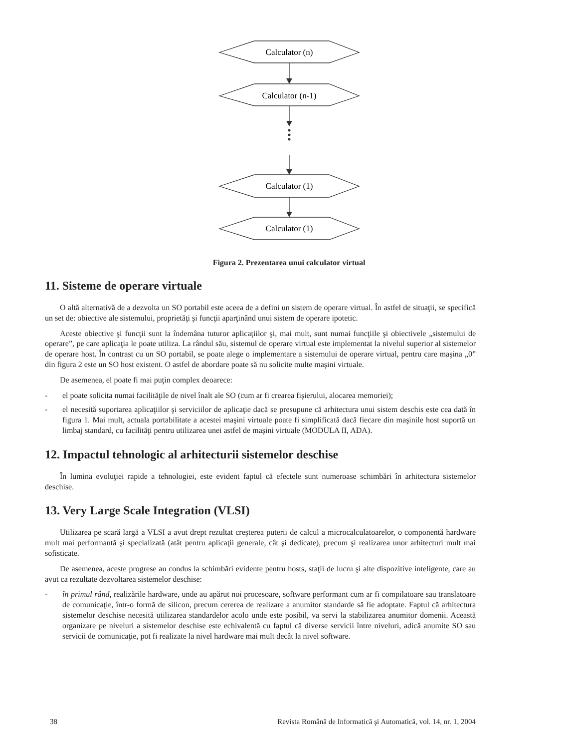Calculator (n)
Calculator (n-1)
Calculator (1)
Calculator (1)
Figura 2. Prezentarea unui calculator virtual
11. Sisteme de operare virtuale
O altă alternativă de a dezvolta un SO portabil este aceea de a defini un sistem de operare virtual. În astfel de situaţii, se specifică un set de: obiective ale sistemului, proprietăţi şi funcţii aparţinând unui sistem de operare ipotetic.
Aceste obiective şi funcţii sunt la îndemâna tuturor aplicaţiilor şi, mai mult, sunt numai funcţiile şi obiectivele „sistemului de operare”, pe care aplicaţia le poate utiliza. La rândul său, sistemul de operare virtual este implementat la nivelul superior al sistemelor de operare host. În contrast cu un SO portabil, se poate alege o implementare a sistemului de operare virtual, pentru care maşina „0” din figura 2 este un SO host existent. O astfel de abordare poate să nu solicite multe maşini virtuale.
De asemenea, el poate fi mai puţin complex deoarece:
- el poate solicita numai facilităţile de nivel înalt ale SO (cum ar fi crearea fişierului, alocarea memoriei);
- el necesită suportarea aplicaţiilor şi serviciilor de aplicaţie dacă se presupune că arhitectura unui sistem deschis este cea dată în figura 1. Mai mult, actuala portabilitate a acestei maşini virtuale poate fi simplificată dacă fiecare din maşinile host suportă un limbaj standard, cu facilităţi pentru utilizarea unei astfel de maşini virtuale (MODULA II, ADA).
12. Impactul tehnologic al arhitecturii sistemelor deschise
În lumina evoluţiei rapide a tehnologiei, este evident faptul că efectele sunt numeroase schimbări în arhitectura sistemelor deschise.
13. Very Large Scale Integration (VLSI)
Utilizarea pe scară largă a VLSI a avut drept rezultat creşterea puterii de calcul a microcalculatoarelor, o componentă hardware mult mai performantă şi specializată (atât pentru aplicaţii generale, cât şi dedicate), precum şi realizarea unor arhitecturi mult mai sofisticate.
De asemenea, aceste progrese au condus la schimbări evidente pentru hosts, staţii de lucru şi alte dispozitive inteligente, care au avut ca rezultate dezvoltarea sistemelor deschise:
- în primul rând, realizările hardware, unde au apărut noi procesoare, software performant cum ar fi compilatoare sau translatoare de comunicaţie, într-o formă de silicon, precum cererea de realizare a anumitor standarde să fie adoptate. Faptul că arhitectura sistemelor deschise necesită utilizarea standardelor acolo unde este posibil, va servi la stabilizarea anumitor domenii. Această organizare pe niveluri a sistemelor deschise este echivalentă cu faptul că diverse servicii între niveluri, adică anumite SO sau servicii de comunicaţie, pot fi realizate la nivel hardware mai mult decât la nivel software.
38 Revista Română de Informatică şi Automatică, vol. 14, nr. 1, 2004